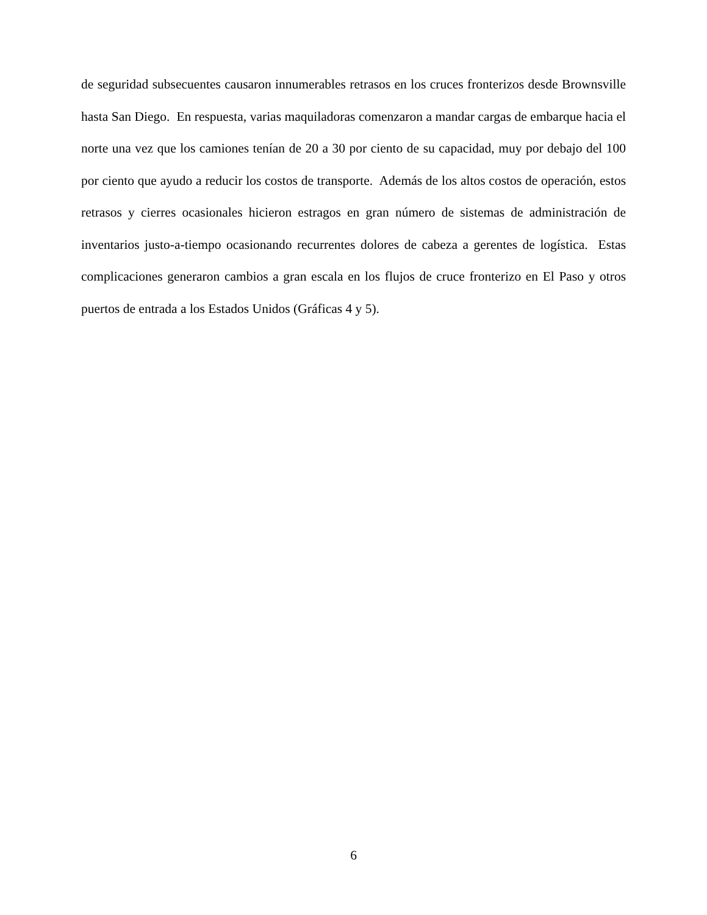de seguridad subsecuentes causaron innumerables retrasos en los cruces fronterizos desde Brownsville hasta San Diego. En respuesta, varias maquiladoras comenzaron a mandar cargas de embarque hacia el norte una vez que los camiones tenían de 20 a 30 por ciento de su capacidad, muy por debajo del 100 por ciento que ayudo a reducir los costos de transporte. Además de los altos costos de operación, estos retrasos y cierres ocasionales hicieron estragos en gran número de sistemas de administración de inventarios justo-a-tiempo ocasionando recurrentes dolores de cabeza a gerentes de logística. Estas complicaciones generaron cambios a gran escala en los flujos de cruce fronterizo en El Paso y otros puertos de entrada a los Estados Unidos (Gráficas 4 y 5).
6